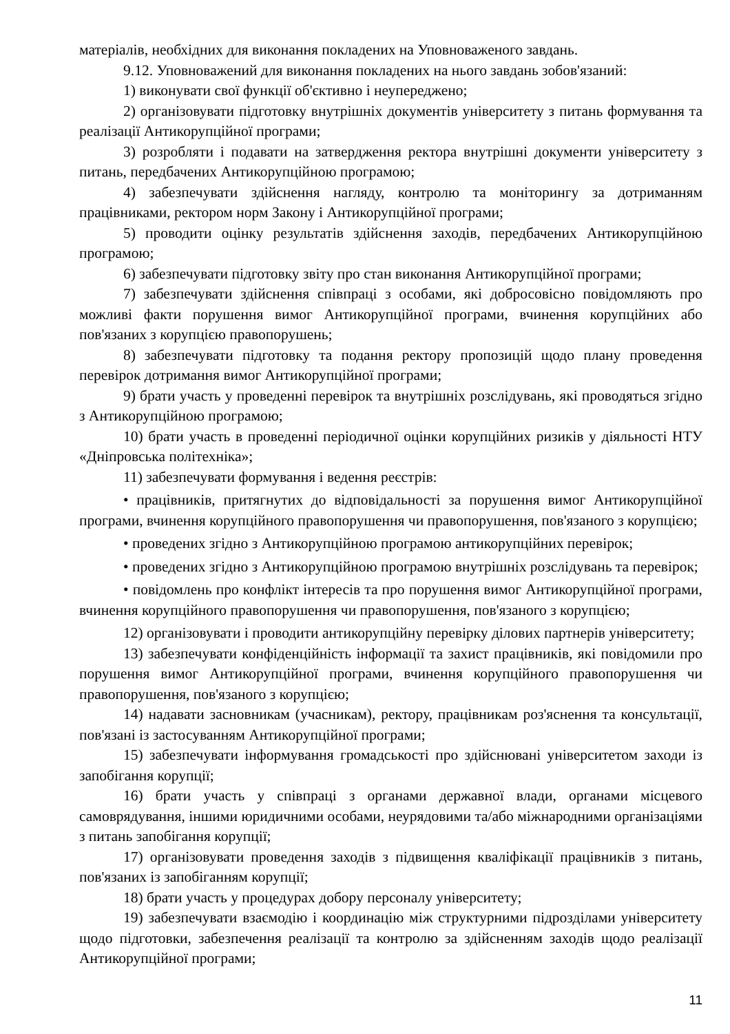матеріалів, необхідних для виконання покладених на Уповноваженого завдань.
9.12. Уповноважений для виконання покладених на нього завдань зобов'язаний:
1) виконувати свої функції об'єктивно і неупереджено;
2) організовувати підготовку внутрішніх документів університету з питань формування та реалізації Антикорупційної програми;
3) розробляти і подавати на затвердження ректора внутрішні документи університету з питань, передбачених Антикорупційною програмою;
4) забезпечувати здійснення нагляду, контролю та моніторингу за дотриманням працівниками, ректором норм Закону і Антикорупційної програми;
5) проводити оцінку результатів здійснення заходів, передбачених Антикорупційною програмою;
6) забезпечувати підготовку звіту про стан виконання Антикорупційної програми;
7) забезпечувати здійснення співпраці з особами, які добросовісно повідомляють про можливі факти порушення вимог Антикорупційної програми, вчинення корупційних або пов'язаних з корупцією правопорушень;
8) забезпечувати підготовку та подання ректору пропозицій щодо плану проведення перевірок дотримання вимог Антикорупційної програми;
9) брати участь у проведенні перевірок та внутрішніх розслідувань, які проводяться згідно з Антикорупційною програмою;
10) брати участь в проведенні періодичної оцінки корупційних ризиків у діяльності НТУ «Дніпровська політехніка»;
11) забезпечувати формування і ведення реєстрів:
• працівників, притягнутих до відповідальності за порушення вимог Антикорупційної програми, вчинення корупційного правопорушення чи правопорушення, пов'язаного з корупцією;
• проведених згідно з Антикорупційною програмою антикорупційних перевірок;
• проведених згідно з Антикорупційною програмою внутрішніх розслідувань та перевірок;
• повідомлень про конфлікт інтересів та про порушення вимог Антикорупційної програми, вчинення корупційного правопорушення чи правопорушення, пов'язаного з корупцією;
12) організовувати і проводити антикорупційну перевірку ділових партнерів університету;
13) забезпечувати конфіденційність інформації та захист працівників, які повідомили про порушення вимог Антикорупційної програми, вчинення корупційного правопорушення чи правопорушення, пов'язаного з корупцією;
14) надавати засновникам (учасникам), ректору, працівникам роз'яснення та консультації, пов'язані із застосуванням Антикорупційної програми;
15) забезпечувати інформування громадськості про здійснювані університетом заходи із запобігання корупції;
16) брати участь у співпраці з органами державної влади, органами місцевого самоврядування, іншими юридичними особами, неурядовими та/або міжнародними організаціями з питань запобігання корупції;
17) організовувати проведення заходів з підвищення кваліфікації працівників з питань, пов'язаних із запобіганням корупції;
18) брати участь у процедурах добору персоналу університету;
19) забезпечувати взаємодію і координацію між структурними підрозділами університету щодо підготовки, забезпечення реалізації та контролю за здійсненням заходів щодо реалізації Антикорупційної програми;
11